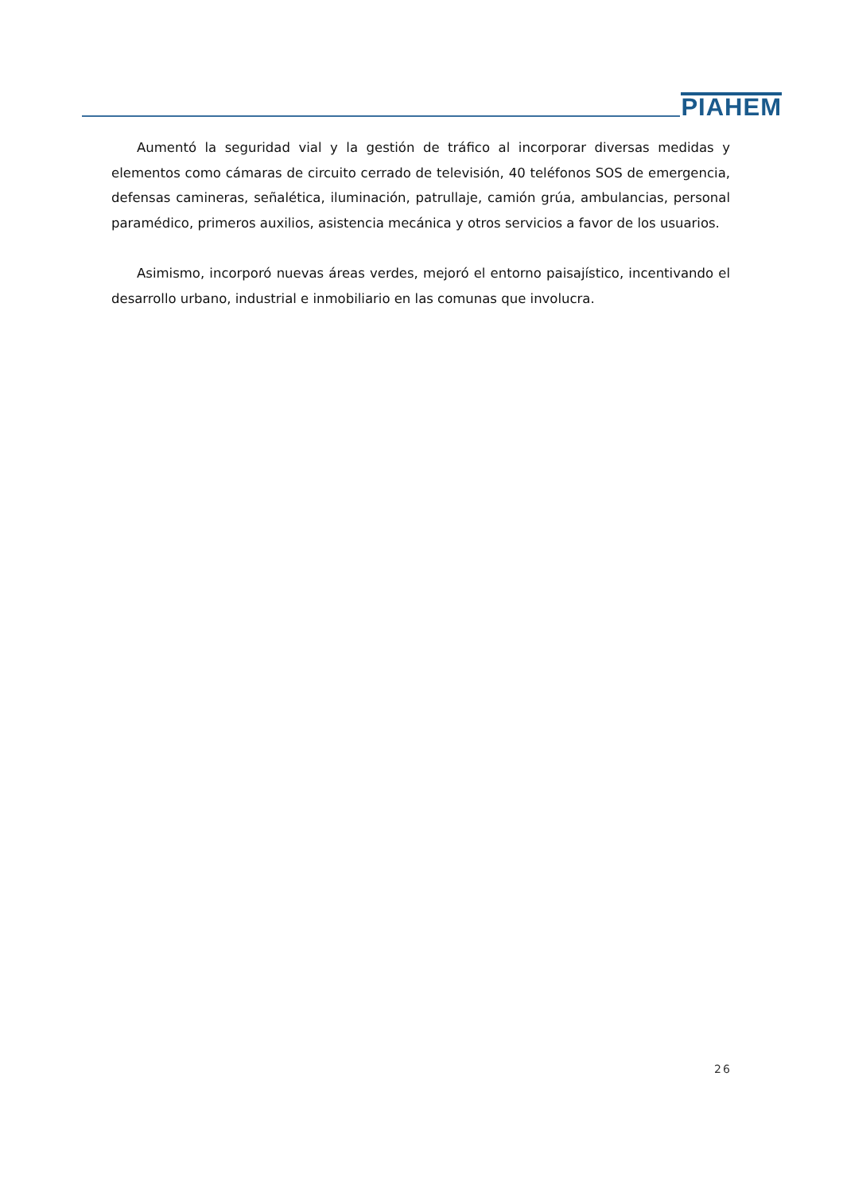PIAHEM
Aumentó la seguridad vial y la gestión de tráfico al incorporar diversas medidas y elementos como cámaras de circuito cerrado de televisión, 40 teléfonos SOS de emergencia, defensas camineras, señalética, iluminación, patrullaje, camión grúa, ambulancias, personal paramédico, primeros auxilios, asistencia mecánica y otros servicios a favor de los usuarios.
Asimismo, incorporó nuevas áreas verdes, mejoró el entorno paisajístico, incentivando el desarrollo urbano, industrial e inmobiliario en las comunas que involucra.
26